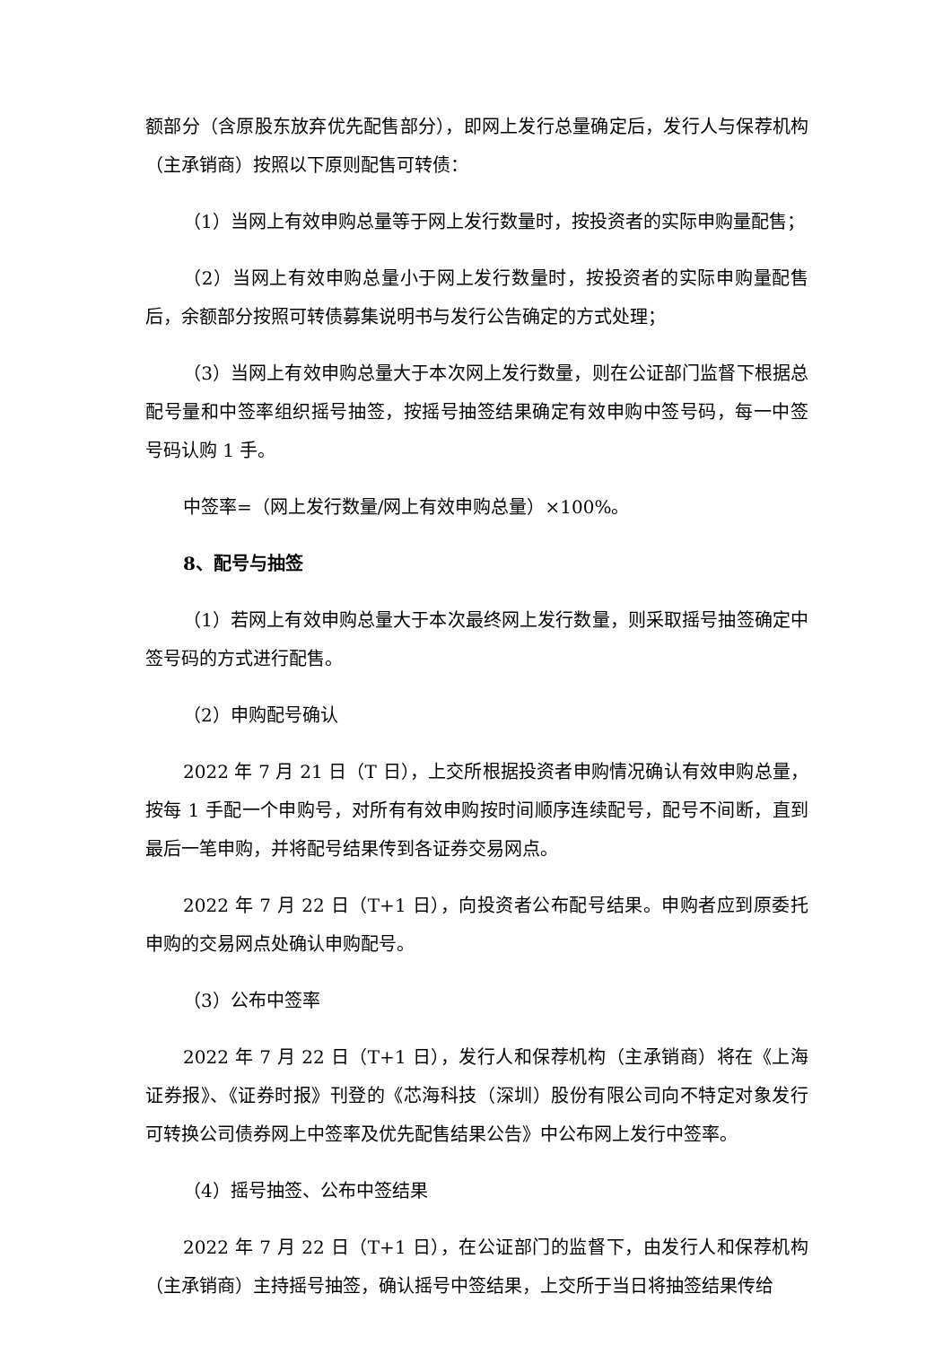额部分（含原股东放弃优先配售部分），即网上发行总量确定后，发行人与保荐机构（主承销商）按照以下原则配售可转债：
（1）当网上有效申购总量等于网上发行数量时，按投资者的实际申购量配售；
（2）当网上有效申购总量小于网上发行数量时，按投资者的实际申购量配售后，余额部分按照可转债募集说明书与发行公告确定的方式处理；
（3）当网上有效申购总量大于本次网上发行数量，则在公证部门监督下根据总配号量和中签率组织摇号抽签，按摇号抽签结果确定有效申购中签号码，每一中签号码认购 1 手。
中签率=（网上发行数量/网上有效申购总量）×100%。
8、配号与抽签
（1）若网上有效申购总量大于本次最终网上发行数量，则采取摇号抽签确定中签号码的方式进行配售。
（2）申购配号确认
2022 年 7 月 21 日（T 日），上交所根据投资者申购情况确认有效申购总量，按每 1 手配一个申购号，对所有有效申购按时间顺序连续配号，配号不间断，直到最后一笔申购，并将配号结果传到各证券交易网点。
2022 年 7 月 22 日（T+1 日），向投资者公布配号结果。申购者应到原委托申购的交易网点处确认申购配号。
（3）公布中签率
2022 年 7 月 22 日（T+1 日），发行人和保荐机构（主承销商）将在《上海证券报》、《证券时报》刊登的《芯海科技（深圳）股份有限公司向不特定对象发行可转换公司债券网上中签率及优先配售结果公告》中公布网上发行中签率。
（4）摇号抽签、公布中签结果
2022 年 7 月 22 日（T+1 日），在公证部门的监督下，由发行人和保荐机构（主承销商）主持摇号抽签，确认摇号中签结果，上交所于当日将抽签结果传给